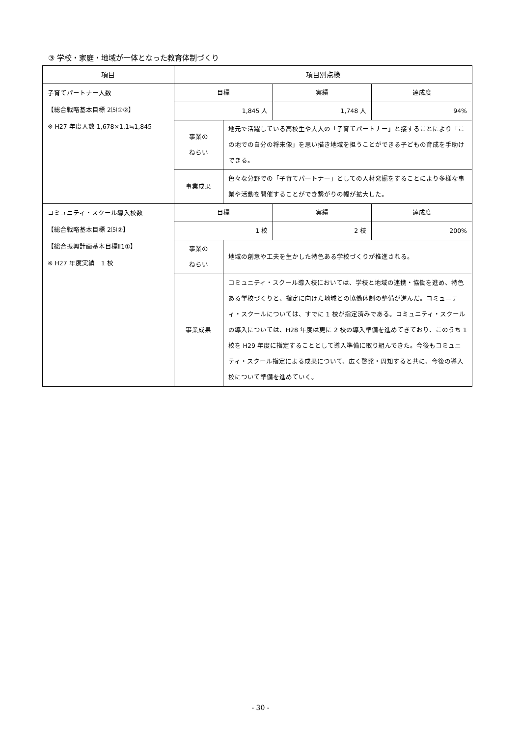③ 学校・家庭・地域が一体となった教育体制づくり
| 項目 | 項目別点検 | | | |
| --- | --- | --- | --- | --- |
| 子育てパートナー人数 【総合戦略基本目標 2⑸①②】 ※ H27 年度人数 1,678×1.1≒1,845 | 目標 | | 実績 | 達成度 |
| | 1,845 人 | | 1,748 人 | 94% |
| | 事業の ねらい | 地元で活躍している高校生や大人の「子育てパートナー」と接することにより「この地での自分の将来像」を思い描き地域を担うことができる子どもの育成を手助けできる。 | | |
| | 事業成果 | 色々な分野での「子育てパートナー」としての人材発掘をすることにより多様な事業や活動を開催することができ繋がりの幅が拡大した。 | | |
| コミュニティ・スクール導入校数 【総合戦略基本目標 2⑸②】 【総合振興計画基本目標Ⅱ1①】 ※ H27 年度実績 1 校 | 目標 | | 実績 | 達成度 |
| | 1 校 | | 2 校 | 200% |
| | 事業の ねらい | 地域の創意や工夫を生かした特色ある学校づくりが推進される。 | | |
| | 事業成果 | コミュニティ・スクール導入校においては、学校と地域の連携・協働を進め、特色ある学校づくりと、指定に向けた地域との協働体制の整備が進んだ。コミュニティ・スクールについては、すでに 1 校が指定済みである。コミュニティ・スクールの導入については、H28 年度は更に 2 校の導入準備を進めてきており、このうち 1 校を H29 年度に指定することとして導入準備に取り組んできた。今後もコミュニティ・スクール指定による成果について、広く啓発・周知すると共に、今後の導入校について準備を進めていく。 | | |
- 30 -